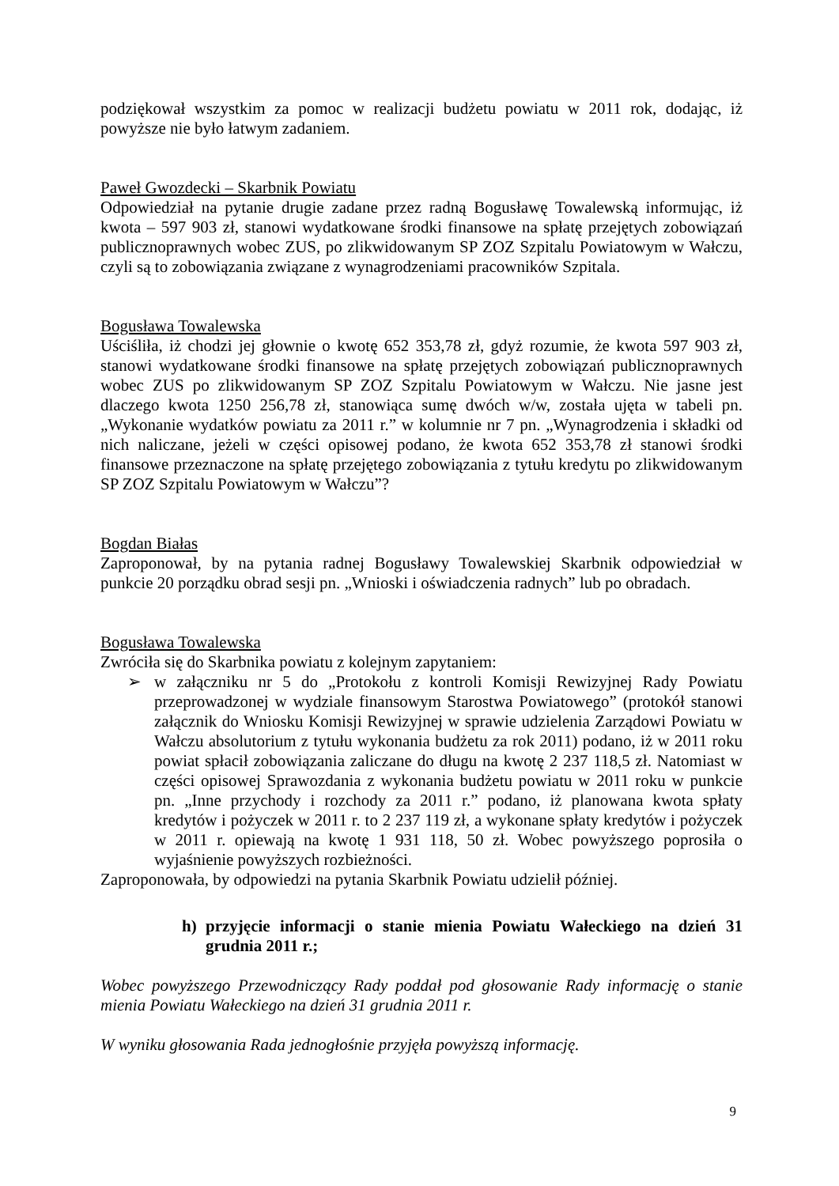podziękował wszystkim za pomoc w realizacji budżetu powiatu w 2011 rok, dodając, iż powyższe nie było łatwym zadaniem.
Paweł Gwozdecki – Skarbnik Powiatu
Odpowiedział na pytanie drugie zadane przez radną Bogusławę Towalewską informując, iż kwota – 597 903 zł, stanowi wydatkowane środki finansowe na spłatę przejętych zobowiązań publicznoprawnych wobec ZUS, po zlikwidowanym SP ZOZ Szpitalu Powiatowym w Wałczu, czyli są to zobowiązania związane z wynagrodzeniami pracowników Szpitala.
Bogusława Towalewska
Uściśliła, iż chodzi jej głownie o kwotę 652 353,78 zł, gdyż rozumie, że kwota 597 903 zł, stanowi wydatkowane środki finansowe na spłatę przejętych zobowiązań publicznoprawnych wobec ZUS po zlikwidowanym SP ZOZ Szpitalu Powiatowym w Wałczu. Nie jasne jest dlaczego kwota 1250 256,78 zł, stanowiąca sumę dwóch w/w, została ujęta w tabeli pn. „Wykonanie wydatków powiatu za 2011 r.” w kolumnie nr 7 pn. „Wynagrodzenia i składki od nich naliczane, jeżeli w części opisowej podano, że kwota 652 353,78 zł stanowi środki finansowe przeznaczone na spłatę przejętego zobowiązania z tytułu kredytu po zlikwidowanym SP ZOZ Szpitalu Powiatowym w Wałczu”?
Bogdan Białas
Zaproponował, by na pytania radnej Bogusławy Towalewskiej Skarbnik odpowiedział w punkcie 20 porządku obrad sesji pn. „Wnioski i oświadczenia radnych” lub po obradach.
Bogusława Towalewska
Zwróciła się do Skarbnika powiatu z kolejnym zapytaniem:
➢ w załączniku nr 5 do „Protokołu z kontroli Komisji Rewizyjnej Rady Powiatu przeprowadzonej w wydziale finansowym Starostwa Powiatowego” (protokół stanowi załącznik do Wniosku Komisji Rewizyjnej w sprawie udzielenia Zarządowi Powiatu w Wałczu absolutorium z tytułu wykonania budżetu za rok 2011) podano, iż w 2011 roku powiat spłacił zobowiązania zaliczane do długu na kwotę 2 237 118,5 zł. Natomiast w części opisowej Sprawozdania z wykonania budżetu powiatu w 2011 roku w punkcie pn. „Inne przychody i rozchody za 2011 r.” podano, iż planowana kwota spłaty kredytów i pożyczek w 2011 r. to 2 237 119 zł, a wykonane spłaty kredytów i pożyczek w 2011 r. opiewają na kwotę 1 931 118, 50 zł. Wobec powyższego poprosiła o wyjaśnienie powyższych rozbieżności.
Zaproponowała, by odpowiedzi na pytania Skarbnik Powiatu udzielił później.
h) przyjęcie informacji o stanie mienia Powiatu Wałeckiego na dzień 31 grudnia 2011 r.;
Wobec powyższego Przewodniczący Rady poddał pod głosowanie Rady informację o stanie mienia Powiatu Wałeckiego na dzień 31 grudnia 2011 r.
W wyniku głosowania Rada jednogłośnie przyjęła powyższą informację.
9